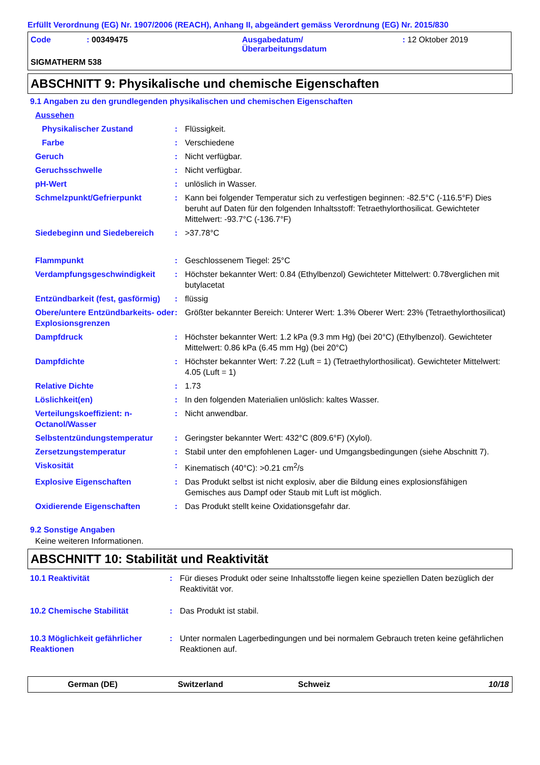Erfüllt Verordnung (EG) Nr. 1907/2006 (REACH), Anhang II, abgeändert gemäss Verordnung (EG) Nr. 2015/830
| Code | : 00349475 | Ausgabedatum/ Überarbeitungsdatum | : 12 Oktober 2019 |
SIGMATHERM 538
ABSCHNITT 9: Physikalische und chemische Eigenschaften
9.1 Angaben zu den grundlegenden physikalischen und chemischen Eigenschaften
| Aussehen | | |
| Physikalischer Zustand | : | Flüssigkeit. |
| Farbe | : | Verschiedene |
| Geruch | : | Nicht verfügbar. |
| Geruchsschwelle | : | Nicht verfügbar. |
| pH-Wert | : | unlöslich in Wasser. |
| Schmelzpunkt/Gefrierpunkt | : | Kann bei folgender Temperatur sich zu verfestigen beginnen: -82.5°C (-116.5°F) Dies beruht auf Daten für den folgenden Inhaltsstoff: Tetraethylorthosilicat. Gewichteter Mittelwert: -93.7°C (-136.7°F) |
| Siedebeginn und Siedebereich | : | >37.78°C |
| Flammpunkt | : | Geschlossenem Tiegel: 25°C |
| Verdampfungsgeschwindigkeit | : | Höchster bekannter Wert: 0.84 (Ethylbenzol) Gewichteter Mittelwert: 0.78verglichen mit butylacetat |
| Entzündbarkeit (fest, gasförmig) | : | flüssig |
| Obere/untere Entzündbarkeits- oder Explosionsgrenzen | : | Größter bekannter Bereich: Unterer Wert: 1.3% Oberer Wert: 23% (Tetraethylorthosilicat) |
| Dampfdruck | : | Höchster bekannter Wert: 1.2 kPa (9.3 mm Hg) (bei 20°C) (Ethylbenzol). Gewichteter Mittelwert: 0.86 kPa (6.45 mm Hg) (bei 20°C) |
| Dampfdichte | : | Höchster bekannter Wert: 7.22 (Luft = 1) (Tetraethylorthosilicat). Gewichteter Mittelwert: 4.05 (Luft = 1) |
| Relative Dichte | : | 1.73 |
| Löslichkeit(en) | : | In den folgenden Materialien unlöslich: kaltes Wasser. |
| Verteilungskoeffizient: n-Octanol/Wasser | : | Nicht anwendbar. |
| Selbstentzündungstemperatur | : | Geringster bekannter Wert: 432°C (809.6°F) (Xylol). |
| Zersetzungstemperatur | : | Stabil unter den empfohlenen Lager- und Umgangsbedingungen (siehe Abschnitt 7). |
| Viskosität | : | Kinematisch (40°C): >0.21 cm<sup>2</sup>/s |
| Explosive Eigenschaften | : | Das Produkt selbst ist nicht explosiv, aber die Bildung eines explosionsfähigen Gemisches aus Dampf oder Staub mit Luft ist möglich. |
| Oxidierende Eigenschaften | : | Das Produkt stellt keine Oxidationsgefahr dar. |
9.2 Sonstige Angaben
Keine weiteren Informationen.
ABSCHNITT 10: Stabilität und Reaktivität
| 10.1 Reaktivität | : | Für dieses Produkt oder seine Inhaltsstoffe liegen keine speziellen Daten bezüglich der Reaktivität vor. |
| 10.2 Chemische Stabilität | : | Das Produkt ist stabil. |
| 10.3 Möglichkeit gefährlicher Reaktionen | : | Unter normalen Lagerbedingungen und bei normalem Gebrauch treten keine gefährlichen Reaktionen auf. |
German (DE) Switzerland Schweiz 10/18